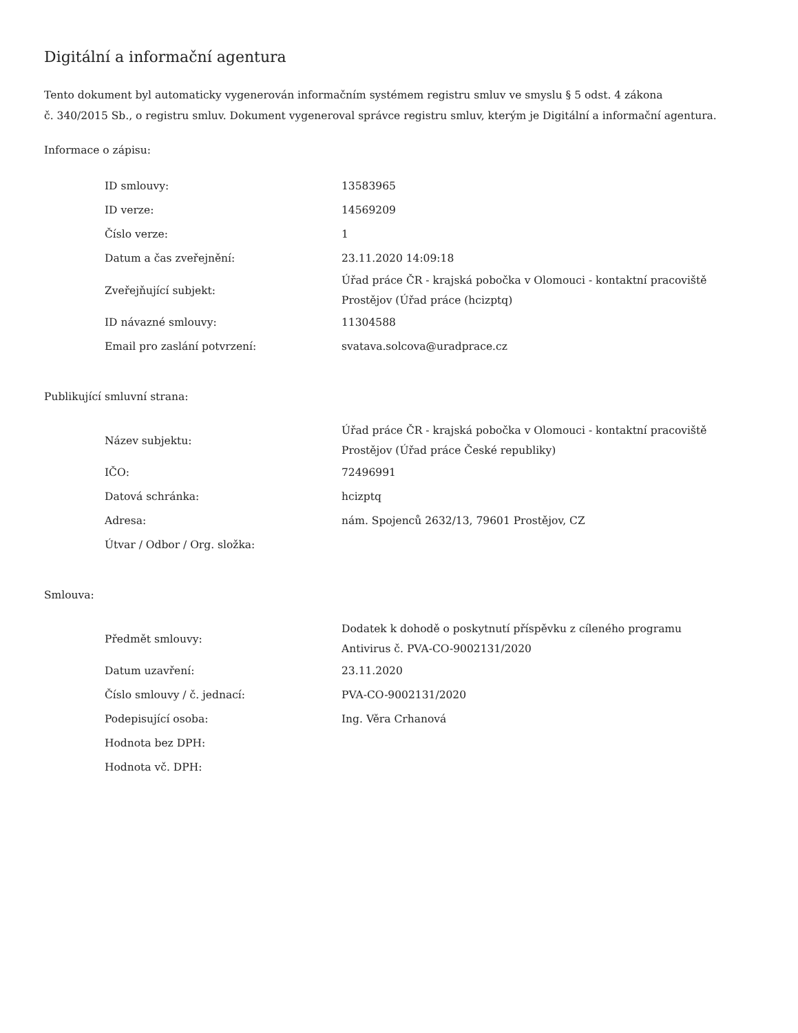Digitální a informační agentura
Tento dokument byl automaticky vygenerován informačním systémem registru smluv ve smyslu § 5 odst. 4 zákona
č. 340/2015 Sb., o registru smluv. Dokument vygeneroval správce registru smluv, kterým je Digitální a informační agentura.
Informace o zápisu:
| ID smlouvy: | 13583965 |
| ID verze: | 14569209 |
| Číslo verze: | 1 |
| Datum a čas zveřejnění: | 23.11.2020 14:09:18 |
| Zveřejňující subjekt: | Úřad práce ČR - krajská pobočka v Olomouci - kontaktní pracoviště Prostějov (Úřad práce (hcizptq) |
| ID návazné smlouvy: | 11304588 |
| Email pro zaslání potvrzení: | svatava.solcova@uradprace.cz |
Publikující smluvní strana:
| Název subjektu: | Úřad práce ČR - krajská pobočka v Olomouci - kontaktní pracoviště Prostějov (Úřad práce České republiky) |
| IČO: | 72496991 |
| Datová schránka: | hcizptq |
| Adresa: | nám. Spojenců 2632/13, 79601 Prostějov, CZ |
| Útvar / Odbor / Org. složka: | |
Smlouva:
| Předmět smlouvy: | Dodatek k dohodě o poskytnutí příspěvku z cíleného programu Antivirus č. PVA-CO-9002131/2020 |
| Datum uzavření: | 23.11.2020 |
| Číslo smlouvy / č. jednací: | PVA-CO-9002131/2020 |
| Podepisující osoba: | Ing. Věra Crhanová |
| Hodnota bez DPH: | |
| Hodnota vč. DPH: | |